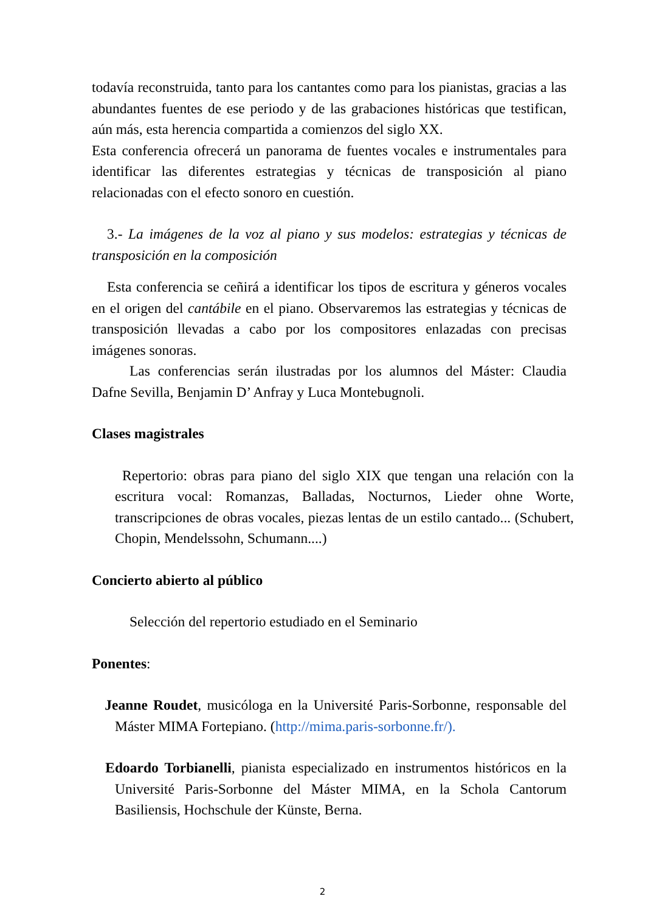todavía reconstruida, tanto para los cantantes como para los pianistas, gracias a las abundantes fuentes de ese periodo y de las grabaciones históricas que testifican, aún más, esta herencia compartida a comienzos del siglo XX.
Esta conferencia ofrecerá un panorama de fuentes vocales e instrumentales para identificar las diferentes estrategias y técnicas de transposición al piano relacionadas con el efecto sonoro en cuestión.
3.- La imágenes de la voz al piano y sus modelos: estrategias y técnicas de transposición en la composición
Esta conferencia se ceñirá a identificar los tipos de escritura y géneros vocales en el origen del cantábile en el piano. Observaremos las estrategias y técnicas de transposición llevadas a cabo por los compositores enlazadas con precisas imágenes sonoras.
Las conferencias serán ilustradas por los alumnos del Máster: Claudia Dafne Sevilla, Benjamin D’ Anfray y Luca Montebugnoli.
Clases magistrales
Repertorio: obras para piano del siglo XIX que tengan una relación con la escritura vocal: Romanzas, Balladas, Nocturnos, Lieder ohne Worte, transcripciones de obras vocales, piezas lentas de un estilo cantado... (Schubert, Chopin, Mendelssohn, Schumann....)
Concierto abierto al público
Selección del repertorio estudiado en el Seminario
Ponentes:
Jeanne Roudet, musicóloga en la Université Paris-Sorbonne, responsable del Máster MIMA Fortepiano. (http://mima.paris-sorbonne.fr/).
Edoardo Torbianelli, pianista especializado en instrumentos históricos en la Université Paris-Sorbonne del Máster MIMA, en la Schola Cantorum Basiliensis, Hochschule der Künste, Berna.
2